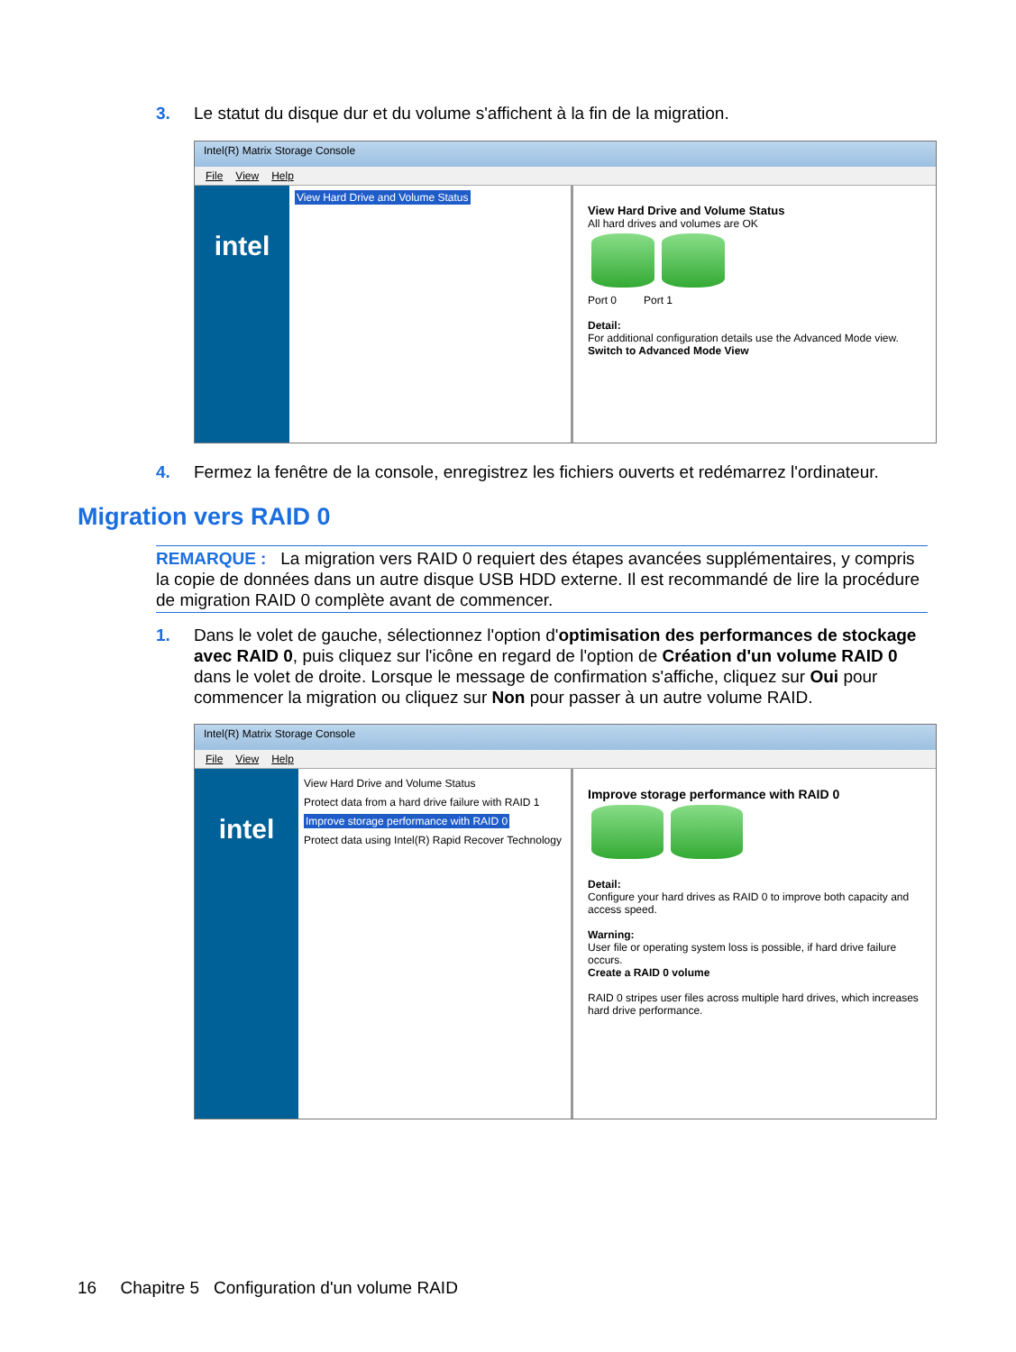3. Le statut du disque dur et du volume s'affichent à la fin de la migration.
Intel(R) Matrix Storage Console
File View Help
intel
View Hard Drive and Volume Status
View Hard Drive and Volume Status
All hard drives and volumes are OK
Port 0 Port 1
Detail:
For additional configuration details use the Advanced Mode view.
Switch to Advanced Mode View
4. Fermez la fenêtre de la console, enregistrez les fichiers ouverts et redémarrez l'ordinateur.
Migration vers RAID 0
REMARQUE : La migration vers RAID 0 requiert des étapes avancées supplémentaires, y compris la copie de données dans un autre disque USB HDD externe. Il est recommandé de lire la procédure de migration RAID 0 complète avant de commencer.
1. Dans le volet de gauche, sélectionnez l'option d'optimisation des performances de stockage avec RAID 0, puis cliquez sur l'icône en regard de l'option de Création d'un volume RAID 0 dans le volet de droite. Lorsque le message de confirmation s'affiche, cliquez sur Oui pour commencer la migration ou cliquez sur Non pour passer à un autre volume RAID.
Intel(R) Matrix Storage Console
File View Help
intel
View Hard Drive and Volume Status
Protect data from a hard drive failure with RAID 1
Improve storage performance with RAID 0
Protect data using Intel(R) Rapid Recover Technology
Improve storage performance with RAID 0
Detail:
Configure your hard drives as RAID 0 to improve both capacity and access speed.
Warning:
User file or operating system loss is possible, if hard drive failure occurs.
Create a RAID 0 volume
RAID 0 stripes user files across multiple hard drives, which increases hard drive performance.
16 Chapitre 5 Configuration d'un volume RAID